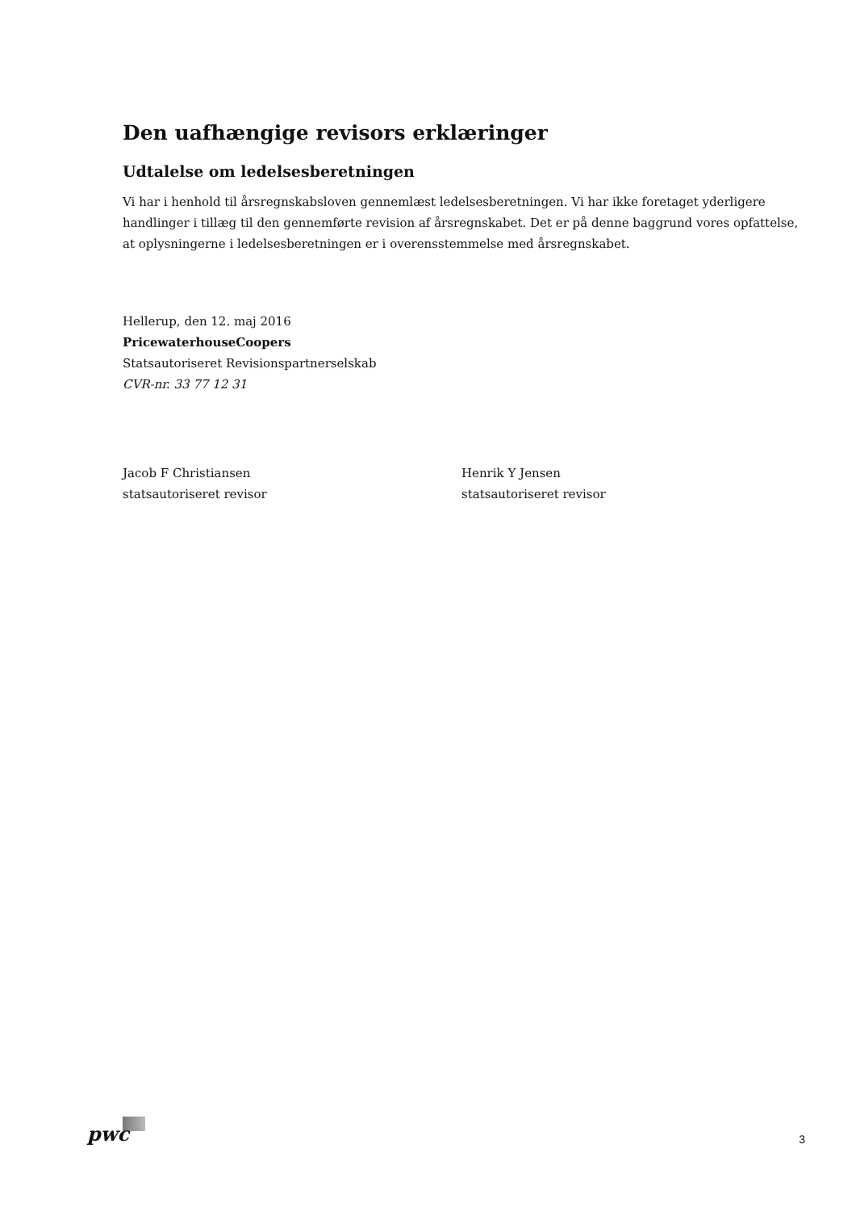Den uafhængige revisors erklæringer
Udtalelse om ledelsesberetningen
Vi har i henhold til årsregnskabsloven gennemlæst ledelsesberetningen. Vi har ikke foretaget yderligere handlinger i tillæg til den gennemførte revision af årsregnskabet. Det er på denne baggrund vores opfattelse, at oplysningerne i ledelsesberetningen er i overensstemmelse med årsregnskabet.
Hellerup, den 12. maj 2016
PricewaterhouseCoopers
Statsautoriseret Revisionspartnerselskab
CVR-nr. 33 77 12 31
Jacob F Christiansen
statsautoriseret revisor
Henrik Y Jensen
statsautoriseret revisor
pwc 3